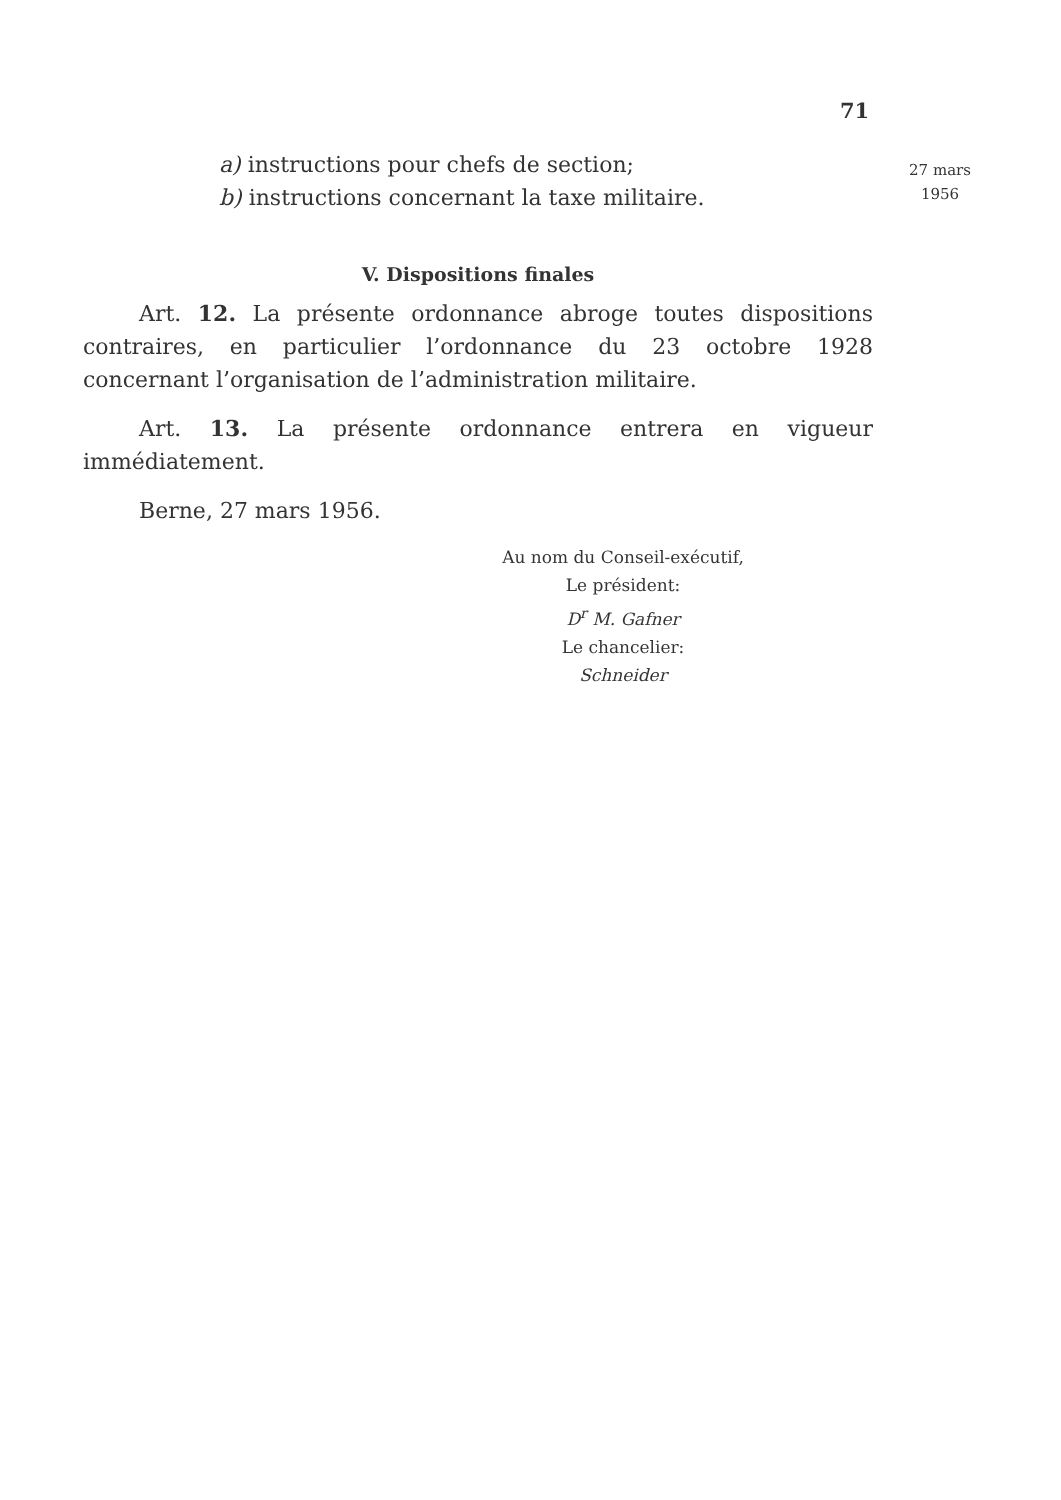71
a) instructions pour chefs de section;
b) instructions concernant la taxe militaire.
V. Dispositions finales
Art. 12. La présente ordonnance abroge toutes dispositions contraires, en particulier l’ordonnance du 23 octobre 1928 concernant l’organisation de l’administration militaire.
Art. 13. La présente ordonnance entrera en vigueur immédiatement.
Berne, 27 mars 1956.
Au nom du Conseil-exécutif,
Le président:
D<sup>r</sup> M. Gafner
Le chancelier:
Schneider
27 mars
1956